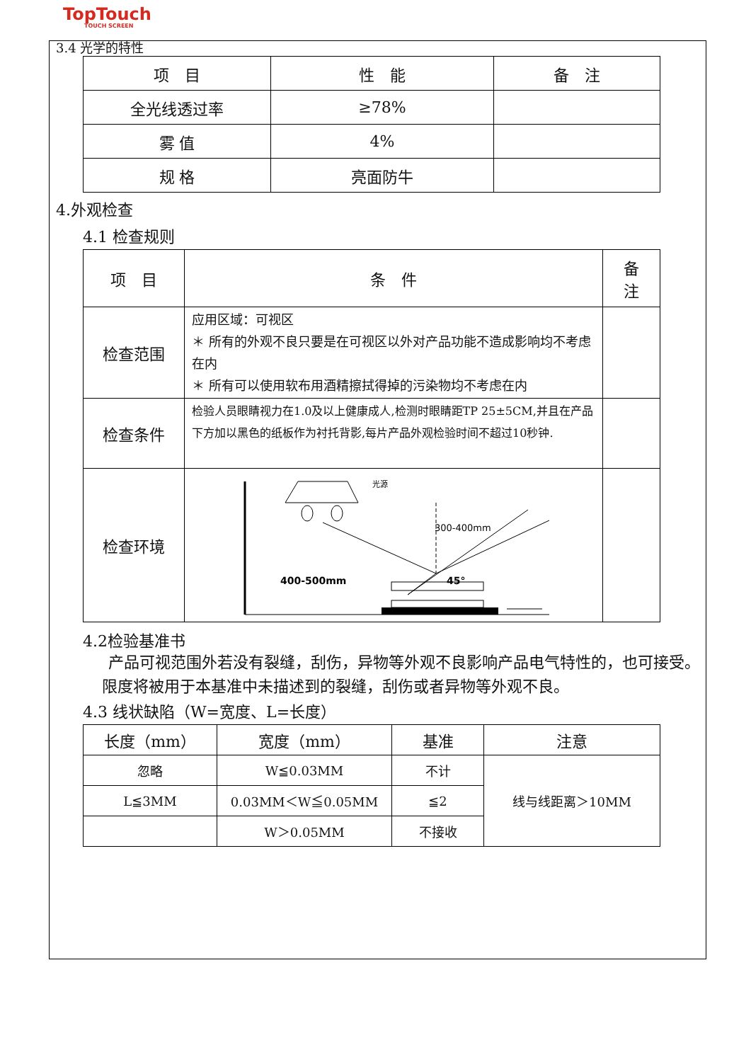TopTouch
TOUCH SCREEN
3.4 光学的特性
| 项 目 | 性 能 | 备 注 |
| --- | --- | --- |
| 全光线透过率 | ≥78% | |
| 雾 值 | 4% | |
| 规 格 | 亮面防牛 | |
4.外观检查
4.1 检查规则
| 项 目 | 条 件 | 备 注 |
| 检查范围 | 应用区域：可视区 ＊ 所有的外观不良只要是在可视区以外对产品功能不造成影响均不考虑在内 ＊ 所有可以使用软布用酒精擦拭得掉的污染物均不考虑在内 | |
| 检查条件 | 检验人员眼睛视力在1.0及以上健康成人,检测时眼睛距TP 25±5CM,并且在产品下方加以黑色的纸板作为衬托背影,每片产品外观检验时间不超过10秒钟. | |
| 检查环境 | 光源 300-400mm 400-500mm 45° | |
4.2检验基准书
产品可视范围外若没有裂缝，刮伤，异物等外观不良影响产品电气特性的，也可接受。
限度将被用于本基准中未描述到的裂缝，刮伤或者异物等外观不良。
4.3 线状缺陷（W=宽度、L=长度）
| 长度（mm） | 宽度（mm） | 基准 | 注意 |
| --- | --- | --- | --- |
| 忽略 | W≦0.03MM | 不计 | 线与线距离＞10MM |
| L≦3MM | 0.03MM＜W≦0.05MM | ≦2 | |
| | W＞0.05MM | 不接收 | |